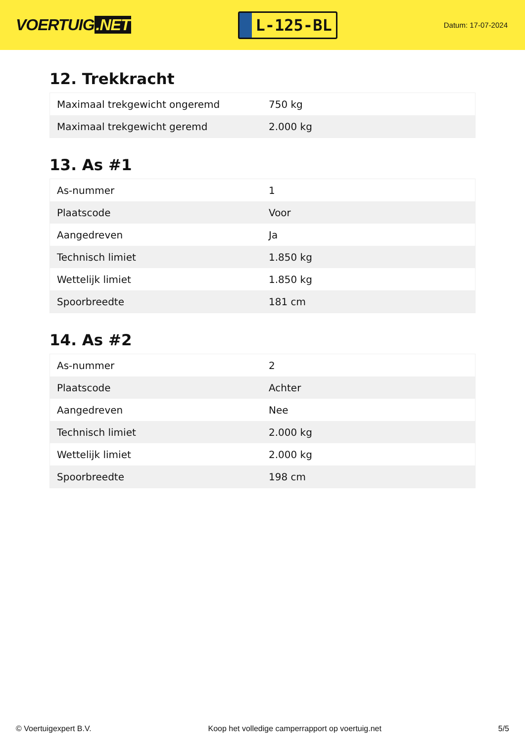VOERTUIG.NET
L-125-BL
Datum: 17-07-2024
12. Trekkracht
| Maximaal trekgewicht ongeremd | 750 kg |
| Maximaal trekgewicht geremd | 2.000 kg |
13. As #1
| As-nummer | 1 |
| Plaatscode | Voor |
| Aangedreven | Ja |
| Technisch limiet | 1.850 kg |
| Wettelijk limiet | 1.850 kg |
| Spoorbreedte | 181 cm |
14. As #2
| As-nummer | 2 |
| Plaatscode | Achter |
| Aangedreven | Nee |
| Technisch limiet | 2.000 kg |
| Wettelijk limiet | 2.000 kg |
| Spoorbreedte | 198 cm |
© Voertuigexpert B.V. Koop het volledige camperrapport op voertuig.net 5/5